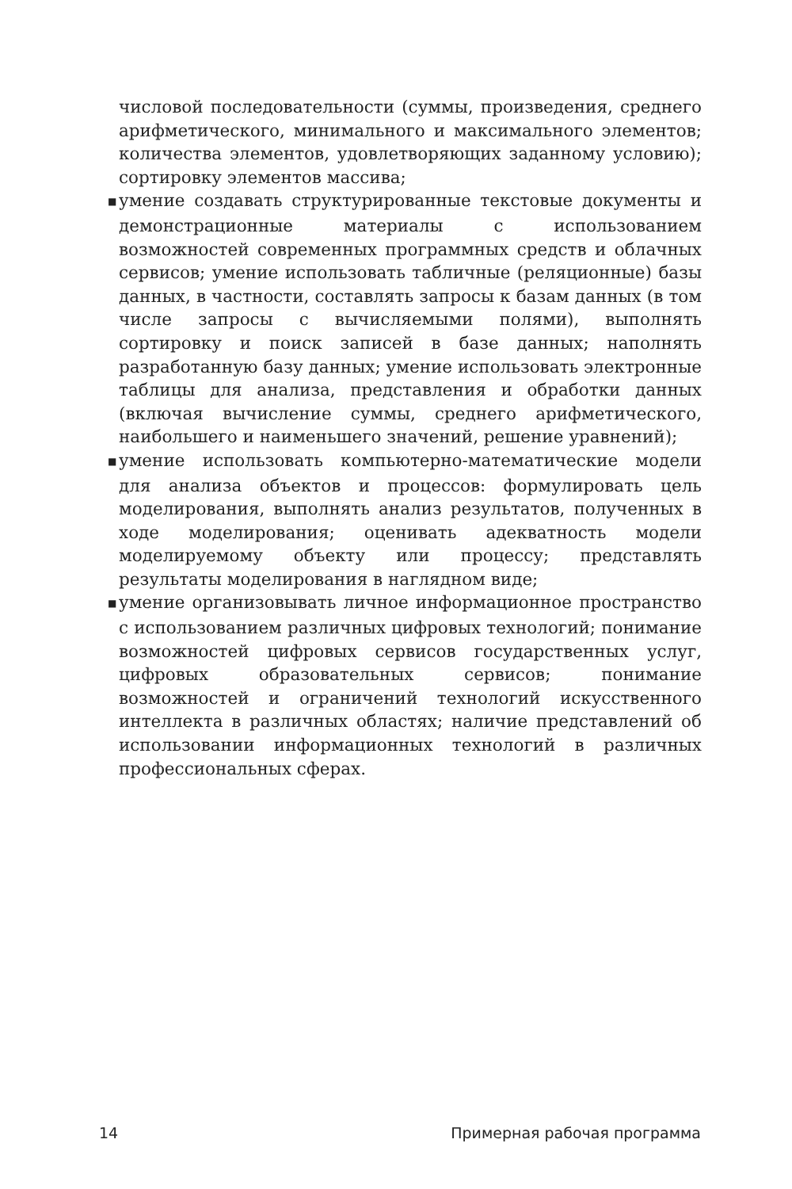числовой последовательности (суммы, произведения, среднего арифметического, минимального и максимального элементов; количества элементов, удовлетворяющих заданному условию); сортировку элементов массива;
■ умение создавать структурированные текстовые документы и демонстрационные материалы с использованием возможностей современных программных средств и облачных сервисов; умение использовать табличные (реляционные) базы данных, в частности, составлять запросы к базам данных (в том числе запросы с вычисляемыми полями), выполнять сортировку и поиск записей в базе данных; наполнять разработанную базу данных; умение использовать электронные таблицы для анализа, представления и обработки данных (включая вычисление суммы, среднего арифметического, наибольшего и наименьшего значений, решение уравнений);
■ умение использовать компьютерно-математические модели для анализа объектов и процессов: формулировать цель моделирования, выполнять анализ результатов, полученных в ходе моделирования; оценивать адекватность модели моделируемому объекту или процессу; представлять результаты моделирования в наглядном виде;
■ умение организовывать личное информационное пространство с использованием различных цифровых технологий; понимание возможностей цифровых сервисов государственных услуг, цифровых образовательных сервисов; понимание возможностей и ограничений технологий искусственного интеллекта в различных областях; наличие представлений об использовании информационных технологий в различных профессиональных сферах.
14 Примерная рабочая программа